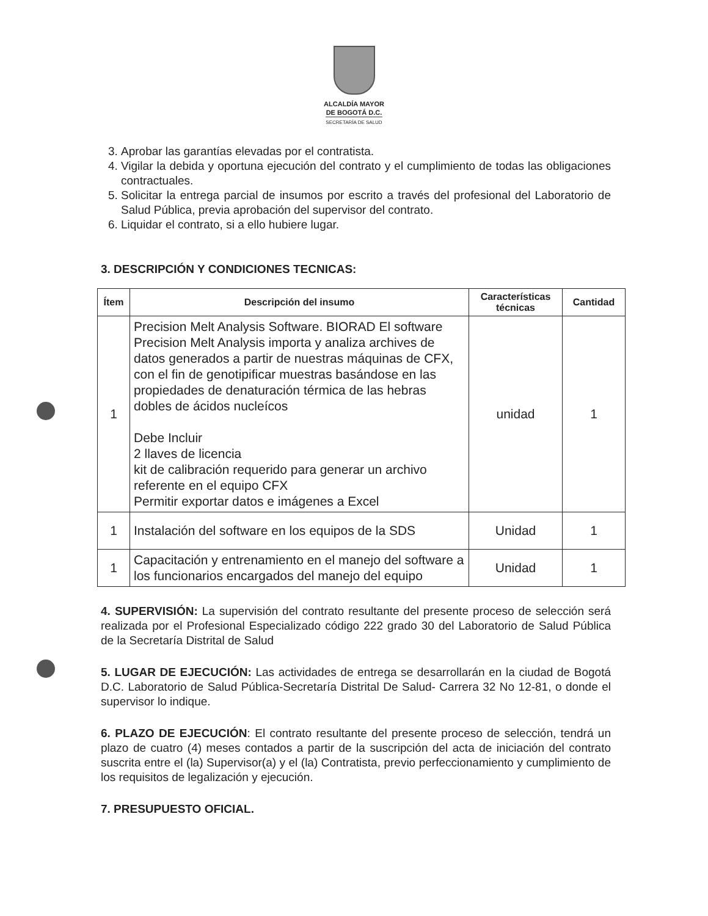ALCALDÍA MAYOR
DE BOGOTÁ D.C.
SECRETARÍA DE SALUD
3. Aprobar las garantías elevadas por el contratista.
4. Vigilar la debida y oportuna ejecución del contrato y el cumplimiento de todas las obligaciones contractuales.
5. Solicitar la entrega parcial de insumos por escrito a través del profesional del Laboratorio de Salud Pública, previa aprobación del supervisor del contrato.
6. Liquidar el contrato, si a ello hubiere lugar.
3. DESCRIPCIÓN Y CONDICIONES TECNICAS:
| Ítem | Descripción del insumo | Características técnicas | Cantidad |
| --- | --- | --- | --- |
| 1 | Precision Melt Analysis Software. BIORAD El software Precision Melt Analysis importa y analiza archives de datos generados a partir de nuestras máquinas de CFX, con el fin de genotipificar muestras basándose en las propiedades de denaturación térmica de las hebras dobles de ácidos nucleícos Debe Incluir 2 llaves de licencia kit de calibración requerido para generar un archivo referente en el equipo CFX Permitir exportar datos e imágenes a Excel | unidad | 1 |
| 1 | Instalación del software en los equipos de la SDS | Unidad | 1 |
| 1 | Capacitación y entrenamiento en el manejo del software a los funcionarios encargados del manejo del equipo | Unidad | 1 |
4. SUPERVISIÓN: La supervisión del contrato resultante del presente proceso de selección será realizada por el Profesional Especializado código 222 grado 30 del Laboratorio de Salud Pública de la Secretaría Distrital de Salud
5. LUGAR DE EJECUCIÓN: Las actividades de entrega se desarrollarán en la ciudad de Bogotá D.C. Laboratorio de Salud Pública-Secretaría Distrital De Salud- Carrera 32 No 12-81, o donde el supervisor lo indique.
6. PLAZO DE EJECUCIÓN: El contrato resultante del presente proceso de selección, tendrá un plazo de cuatro (4) meses contados a partir de la suscripción del acta de iniciación del contrato suscrita entre el (la) Supervisor(a) y el (la) Contratista, previo perfeccionamiento y cumplimiento de los requisitos de legalización y ejecución.
7. PRESUPUESTO OFICIAL.